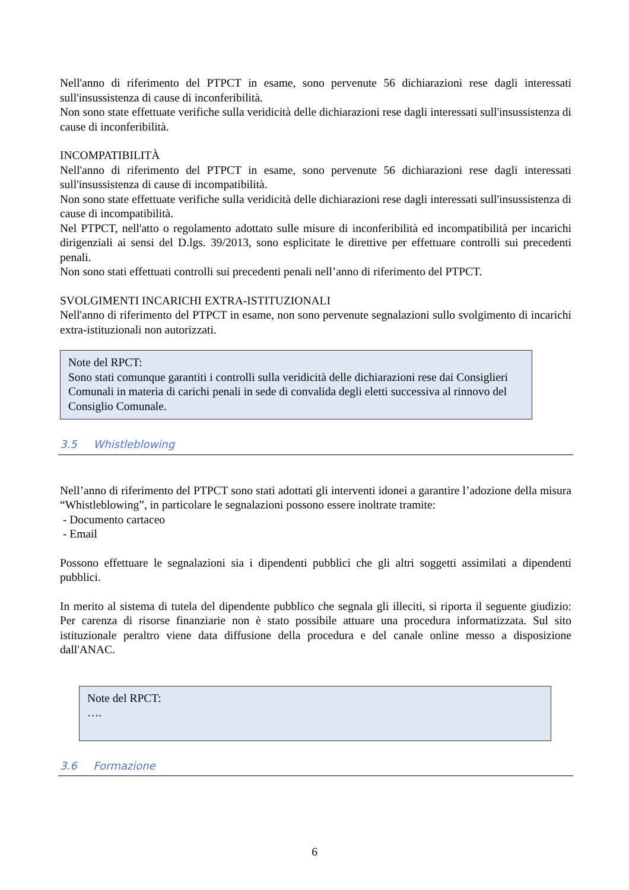Nell'anno di riferimento del PTPCT in esame, sono pervenute 56 dichiarazioni rese dagli interessati sull'insussistenza di cause di inconferibilità.
Non sono state effettuate verifiche sulla veridicità delle dichiarazioni rese dagli interessati sull'insussistenza di cause di inconferibilità.
INCOMPATIBILITÀ
Nell'anno di riferimento del PTPCT in esame, sono pervenute 56 dichiarazioni rese dagli interessati sull'insussistenza di cause di incompatibilità.
Non sono state effettuate verifiche sulla veridicità delle dichiarazioni rese dagli interessati sull'insussistenza di cause di incompatibilità.
Nel PTPCT, nell'atto o regolamento adottato sulle misure di inconferibilità ed incompatibilità per incarichi dirigenziali ai sensi del D.lgs. 39/2013, sono esplicitate le direttive per effettuare controlli sui precedenti penali.
Non sono stati effettuati controlli sui precedenti penali nell’anno di riferimento del PTPCT.
SVOLGIMENTI INCARICHI EXTRA-ISTITUZIONALI
Nell'anno di riferimento del PTPCT in esame, non sono pervenute segnalazioni sullo svolgimento di incarichi extra-istituzionali non autorizzati.
Note del RPCT:
Sono stati comunque garantiti i controlli sulla veridicità delle dichiarazioni rese dai Consiglieri Comunali in materia di carichi penali in sede di convalida degli eletti successiva al rinnovo del Consiglio Comunale.
3.5 Whistleblowing
Nell’anno di riferimento del PTPCT sono stati adottati gli interventi idonei a garantire l’adozione della misura “Whistleblowing”, in particolare le segnalazioni possono essere inoltrate tramite:
- Documento cartaceo
- Email
Possono effettuare le segnalazioni sia i dipendenti pubblici che gli altri soggetti assimilati a dipendenti pubblici.
In merito al sistema di tutela del dipendente pubblico che segnala gli illeciti, si riporta il seguente giudizio: Per carenza di risorse finanziarie non è stato possibile attuare una procedura informatizzata. Sul sito istituzionale peraltro viene data diffusione della procedura e del canale online messo a disposizione dall'ANAC.
Note del RPCT:
….
3.6 Formazione
6